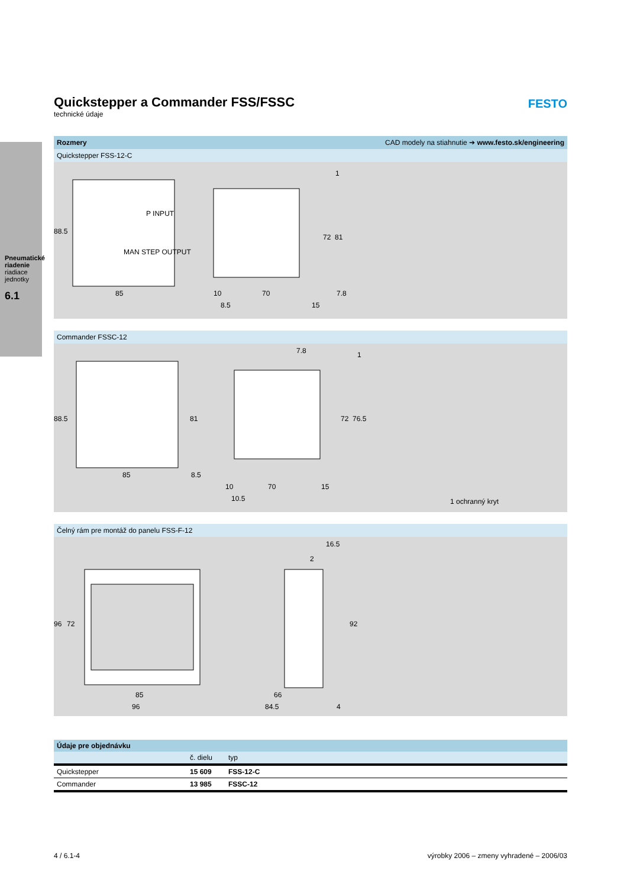Pneumatické riadenie
riadiace jednotky
6.1
FESTO
Quickstepper a Commander FSS/FSSC
technické údaje
Rozmery CAD modely na stiahnutie ➔ www.festo.sk/engineering
Quickstepper FSS-12-C
88.5
85
P INPUT
MAN STEP OUTPUT
10 70 7.8
8.5 15
72 81
1
Commander FSSC-12
88.5
85
81
7.8 1
72 76.5
8.5
10 70 15
10.5 1 ochranný kryt
Čelný rám pre montáž do panelu FSS-F-12
16.5
2
96 72 92
85
96
66
84.5 4
| Údaje pre objednávku | | |
| --- | --- | --- |
| | č. dielu | typ |
| Quickstepper | 15 609 | FSS-12-C |
| Commander | 13 985 | FSSC-12 |
4 / 6.1-4 výrobky 2006 – zmeny vyhradené – 2006/03